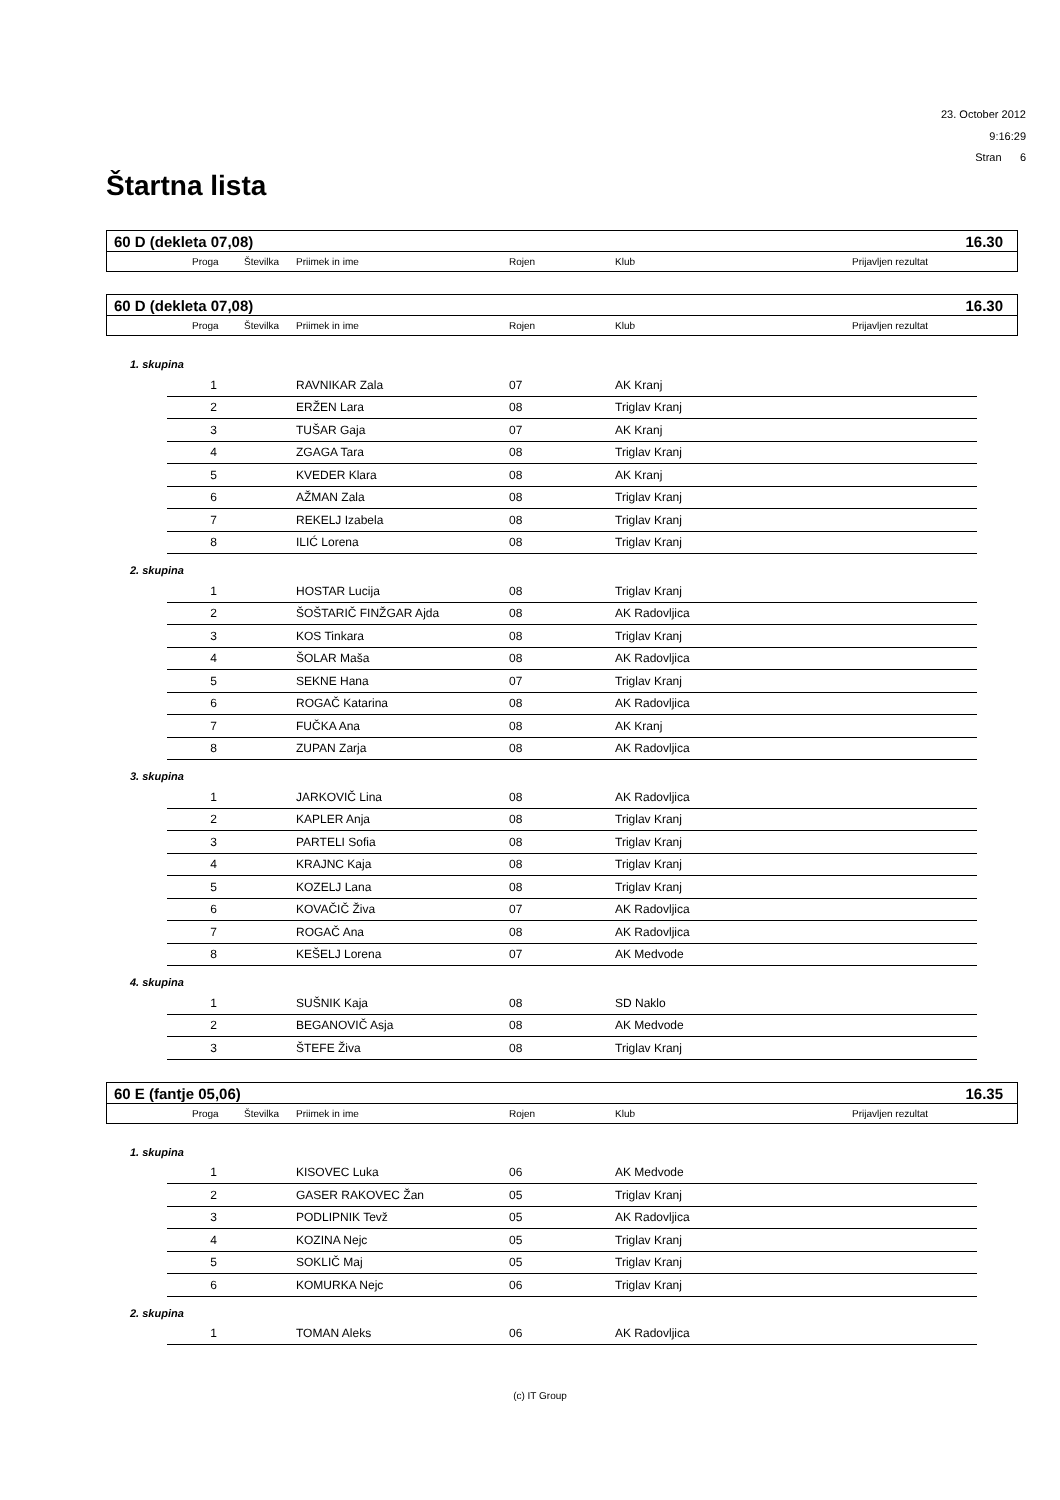23. October 2012
9:16:29
Stran 6
Štartna lista
60 D (dekleta 07,08) 16.30
| | Proga | Številka | Priimek in ime | Rojen | Klub | Prijavljen rezultat |
| --- | --- | --- | --- | --- | --- | --- |
60 D (dekleta 07,08) 16.30
| | Proga | Številka | Priimek in ime | Rojen | Klub | Prijavljen rezultat |
| --- | --- | --- | --- | --- | --- | --- |
1. skupina
| 1 | | RAVNIKAR Zala | 07 | AK Kranj |
| 2 | | ERŽEN Lara | 08 | Triglav Kranj |
| 3 | | TUŠAR Gaja | 07 | AK Kranj |
| 4 | | ZGAGA Tara | 08 | Triglav Kranj |
| 5 | | KVEDER Klara | 08 | AK Kranj |
| 6 | | AŽMAN Zala | 08 | Triglav Kranj |
| 7 | | REKELJ Izabela | 08 | Triglav Kranj |
| 8 | | ILIĆ Lorena | 08 | Triglav Kranj |
2. skupina
| 1 | | HOSTAR Lucija | 08 | Triglav Kranj |
| 2 | | ŠOŠTARIČ FINŽGAR Ajda | 08 | AK Radovljica |
| 3 | | KOS Tinkara | 08 | Triglav Kranj |
| 4 | | ŠOLAR Maša | 08 | AK Radovljica |
| 5 | | SEKNE Hana | 07 | Triglav Kranj |
| 6 | | ROGAČ Katarina | 08 | AK Radovljica |
| 7 | | FUČKA Ana | 08 | AK Kranj |
| 8 | | ZUPAN Zarja | 08 | AK Radovljica |
3. skupina
| 1 | | JARKOVIČ Lina | 08 | AK Radovljica |
| 2 | | KAPLER Anja | 08 | Triglav Kranj |
| 3 | | PARTELI Sofia | 08 | Triglav Kranj |
| 4 | | KRAJNC Kaja | 08 | Triglav Kranj |
| 5 | | KOZELJ Lana | 08 | Triglav Kranj |
| 6 | | KOVAČIČ Živa | 07 | AK Radovljica |
| 7 | | ROGAČ Ana | 08 | AK Radovljica |
| 8 | | KEŠELJ Lorena | 07 | AK Medvode |
4. skupina
| 1 | | SUŠNIK Kaja | 08 | SD Naklo |
| 2 | | BEGANOVIČ Asja | 08 | AK Medvode |
| 3 | | ŠTEFE Živa | 08 | Triglav Kranj |
60 E (fantje 05,06) 16.35
| | Proga | Številka | Priimek in ime | Rojen | Klub | Prijavljen rezultat |
| --- | --- | --- | --- | --- | --- | --- |
1. skupina
| 1 | | KISOVEC Luka | 06 | AK Medvode |
| 2 | | GASER RAKOVEC Žan | 05 | Triglav Kranj |
| 3 | | PODLIPNIK Tevž | 05 | AK Radovljica |
| 4 | | KOZINA Nejc | 05 | Triglav Kranj |
| 5 | | SOKLIČ Maj | 05 | Triglav Kranj |
| 6 | | KOMURKA Nejc | 06 | Triglav Kranj |
2. skupina
| 1 | | TOMAN Aleks | 06 | AK Radovljica |
(c) IT Group